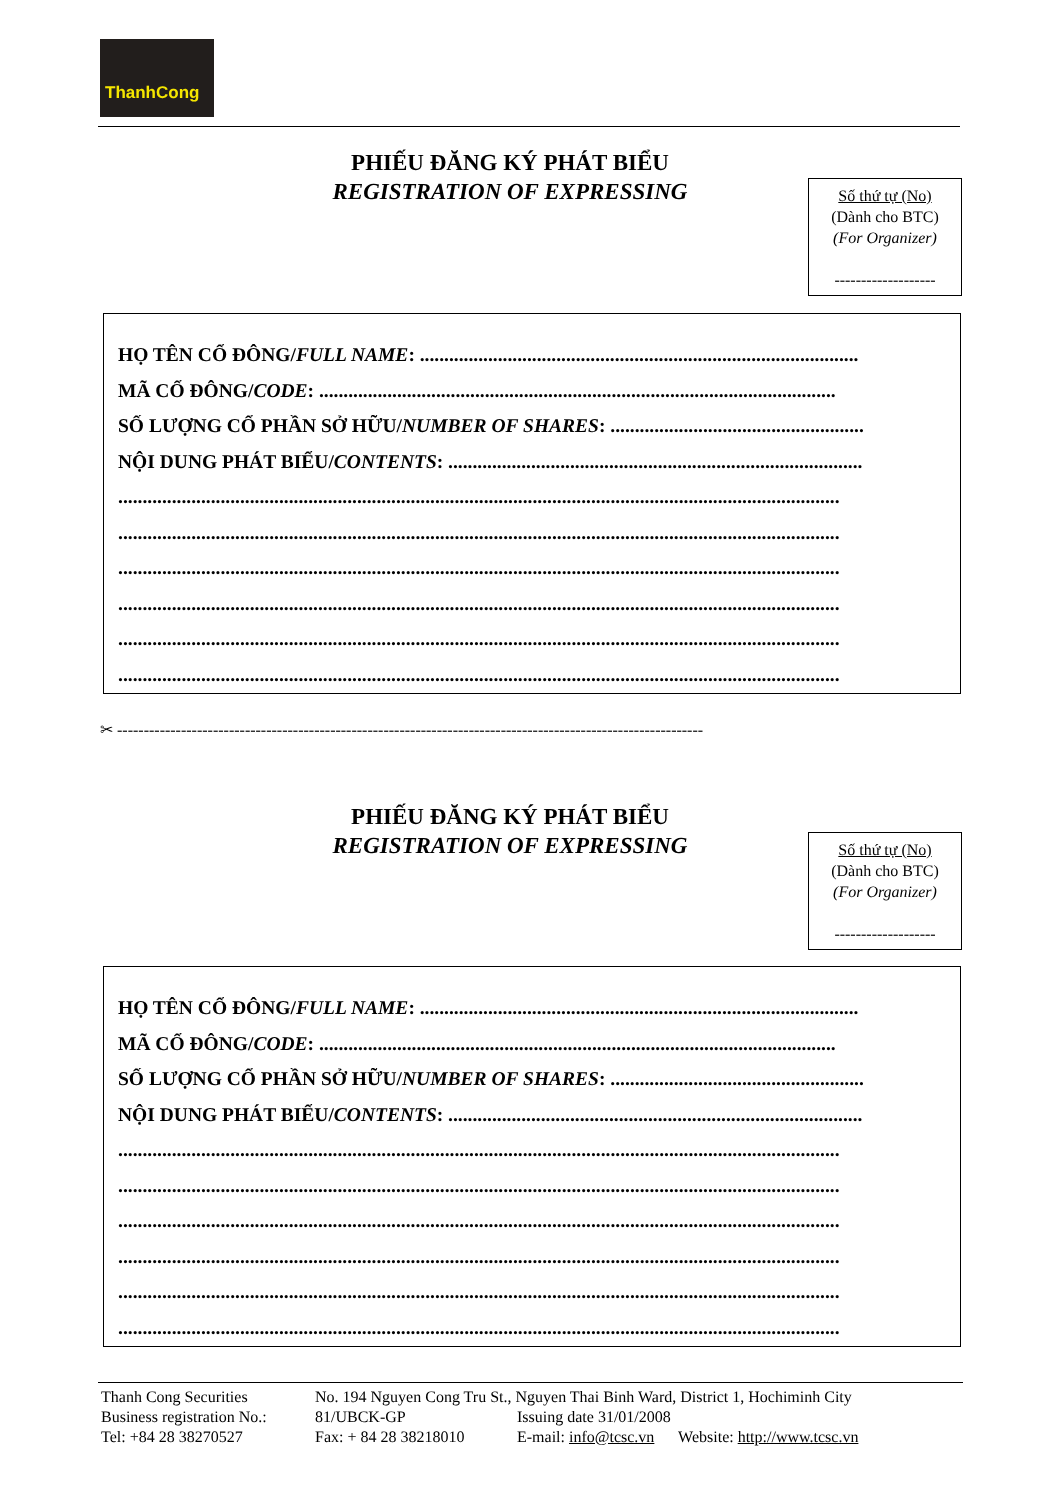ThanhCong
PHIẾU ĐĂNG KÝ PHÁT BIỂU
REGISTRATION OF EXPRESSING
Số thứ tự (No)
(Dành cho BTC)
(For Organizer)
-------------------
HỌ TÊN CỔ ĐÔNG/FULL NAME: ..........................................................................................
MÃ CỔ ĐÔNG/CODE: ..........................................................................................................
SỐ LƯỢNG CỔ PHẦN SỞ HỮU/NUMBER OF SHARES: ....................................................
NỘI DUNG PHÁT BIỂU/CONTENTS: .....................................................................................
....................................................................................................................................................
....................................................................................................................................................
....................................................................................................................................................
....................................................................................................................................................
....................................................................................................................................................
....................................................................................................................................................
✂ --------------------------------------------------------------------------------------------------------------
PHIẾU ĐĂNG KÝ PHÁT BIỂU
REGISTRATION OF EXPRESSING
Số thứ tự (No)
(Dành cho BTC)
(For Organizer)
-------------------
HỌ TÊN CỔ ĐÔNG/FULL NAME: ..........................................................................................
MÃ CỔ ĐÔNG/CODE: ..........................................................................................................
SỐ LƯỢNG CỔ PHẦN SỞ HỮU/NUMBER OF SHARES: ....................................................
NỘI DUNG PHÁT BIỂU/CONTENTS: .....................................................................................
....................................................................................................................................................
....................................................................................................................................................
....................................................................................................................................................
....................................................................................................................................................
....................................................................................................................................................
....................................................................................................................................................
| Thanh Cong Securities | No. 194 Nguyen Cong Tru St., Nguyen Thai Binh Ward, District 1, Hochiminh City | |
| Business registration No.: | 81/UBCK-GP | Issuing date 31/01/2008 |
| Tel: +84 28 38270527 | Fax: + 84 28 38218010 | E-mail: info@tcsc.vn Website: http://www.tcsc.vn |